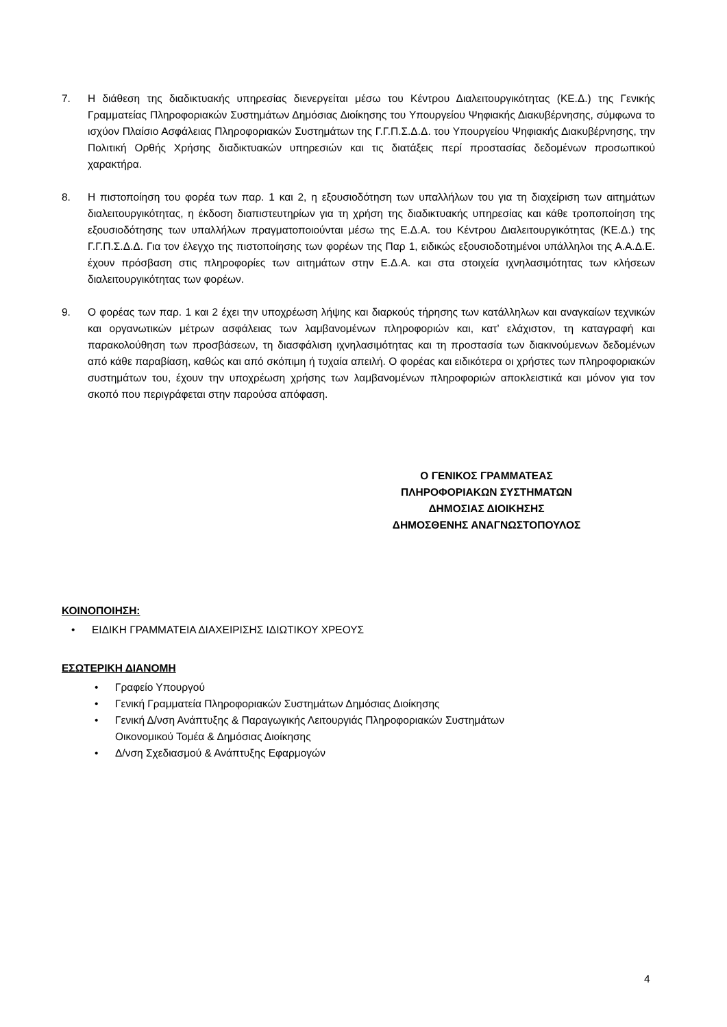7. Η διάθεση της διαδικτυακής υπηρεσίας διενεργείται μέσω του Κέντρου Διαλειτουργικότητας (ΚΕ.Δ.) της Γενικής Γραμματείας Πληροφοριακών Συστημάτων Δημόσιας Διοίκησης του Υπουργείου Ψηφιακής Διακυβέρνησης, σύμφωνα το ισχύον Πλαίσιο Ασφάλειας Πληροφοριακών Συστημάτων της Γ.Γ.Π.Σ.Δ.Δ. του Υπουργείου Ψηφιακής Διακυβέρνησης, την Πολιτική Ορθής Χρήσης διαδικτυακών υπηρεσιών και τις διατάξεις περί προστασίας δεδομένων προσωπικού χαρακτήρα.
8. Η πιστοποίηση του φορέα των παρ. 1 και 2, η εξουσιοδότηση των υπαλλήλων του για τη διαχείριση των αιτημάτων διαλειτουργικότητας, η έκδοση διαπιστευτηρίων για τη χρήση της διαδικτυακής υπηρεσίας και κάθε τροποποίηση της εξουσιοδότησης των υπαλλήλων πραγματοποιούνται μέσω της Ε.Δ.Α. του Κέντρου Διαλειτουργικότητας (ΚΕ.Δ.) της Γ.Γ.Π.Σ.Δ.Δ. Για τον έλεγχο της πιστοποίησης των φορέων της Παρ 1, ειδικώς εξουσιοδοτημένοι υπάλληλοι της Α.Α.Δ.Ε. έχουν πρόσβαση στις πληροφορίες των αιτημάτων στην Ε.Δ.Α. και στα στοιχεία ιχνηλασιμότητας των κλήσεων διαλειτουργικότητας των φορέων.
9. Ο φορέας των παρ. 1 και 2 έχει την υποχρέωση λήψης και διαρκούς τήρησης των κατάλληλων και αναγκαίων τεχνικών και οργανωτικών μέτρων ασφάλειας των λαμβανομένων πληροφοριών και, κατ’ ελάχιστον, τη καταγραφή και παρακολούθηση των προσβάσεων, τη διασφάλιση ιχνηλασιμότητας και τη προστασία των διακινούμενων δεδομένων από κάθε παραβίαση, καθώς και από σκόπιμη ή τυχαία απειλή. Ο φορέας και ειδικότερα οι χρήστες των πληροφοριακών συστημάτων του, έχουν την υποχρέωση χρήσης των λαμβανομένων πληροφοριών αποκλειστικά και μόνον για τον σκοπό που περιγράφεται στην παρούσα απόφαση.
Ο ΓΕΝΙΚΟΣ ΓΡΑΜΜΑΤΕΑΣ
ΠΛΗΡΟΦΟΡΙΑΚΩΝ ΣΥΣΤΗΜΑΤΩΝ
ΔΗΜΟΣΙΑΣ ΔΙΟΙΚΗΣΗΣ
ΔΗΜΟΣΘΕΝΗΣ ΑΝΑΓΝΩΣΤΟΠΟΥΛΟΣ
ΚΟΙΝΟΠΟΙΗΣΗ:
• ΕΙΔΙΚΗ ΓΡΑΜΜΑΤΕΙΑ ΔΙΑΧΕΙΡΙΣΗΣ ΙΔΙΩΤΙΚΟΥ ΧΡΕΟΥΣ
ΕΣΩΤΕΡΙΚΗ ΔΙΑΝΟΜΗ
• Γραφείο Υπουργού
• Γενική Γραμματεία Πληροφοριακών Συστημάτων Δημόσιας Διοίκησης
• Γενική Δ/νση Ανάπτυξης & Παραγωγικής Λειτουργιάς Πληροφοριακών Συστημάτων
Οικονομικού Τομέα & Δημόσιας Διοίκησης
• Δ/νση Σχεδιασμού & Ανάπτυξης Εφαρμογών
4